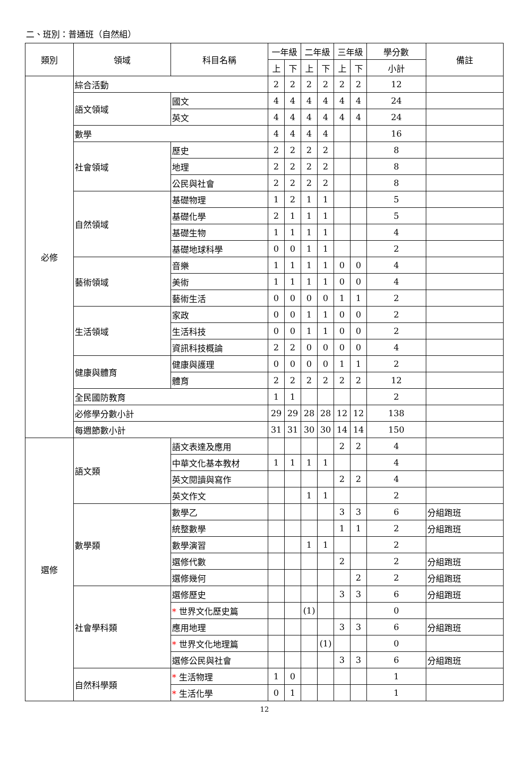二、班別：普通班（自然組）
| 類別 | 領域 | 科目名稱 | 一年級 | | 二年級 | | 三年級 | | 學分數 | 備註 |
| --- | --- | --- | --- | --- | --- | --- | --- | --- | --- | --- |
| | | | 上 | 下 | 上 | 下 | 上 | 下 | 小計 | |
| 必修 | 綜合活動 | | 2 | 2 | 2 | 2 | 2 | 2 | 12 | |
| | 語文領域 | 國文 | 4 | 4 | 4 | 4 | 4 | 4 | 24 | |
| | | 英文 | 4 | 4 | 4 | 4 | 4 | 4 | 24 | |
| | 數學 | | 4 | 4 | 4 | 4 | | | 16 | |
| | 社會領域 | 歷史 | 2 | 2 | 2 | 2 | | | 8 | |
| | | 地理 | 2 | 2 | 2 | 2 | | | 8 | |
| | | 公民與社會 | 2 | 2 | 2 | 2 | | | 8 | |
| | 自然領域 | 基礎物理 | 1 | 2 | 1 | 1 | | | 5 | |
| | | 基礎化學 | 2 | 1 | 1 | 1 | | | 5 | |
| | | 基礎生物 | 1 | 1 | 1 | 1 | | | 4 | |
| | | 基礎地球科學 | 0 | 0 | 1 | 1 | | | 2 | |
| | 藝術領域 | 音樂 | 1 | 1 | 1 | 1 | 0 | 0 | 4 | |
| | | 美術 | 1 | 1 | 1 | 1 | 0 | 0 | 4 | |
| | | 藝術生活 | 0 | 0 | 0 | 0 | 1 | 1 | 2 | |
| | 生活領域 | 家政 | 0 | 0 | 1 | 1 | 0 | 0 | 2 | |
| | | 生活科技 | 0 | 0 | 1 | 1 | 0 | 0 | 2 | |
| | | 資訊科技概論 | 2 | 2 | 0 | 0 | 0 | 0 | 4 | |
| | 健康與體育 | 健康與護理 | 0 | 0 | 0 | 0 | 1 | 1 | 2 | |
| | | 體育 | 2 | 2 | 2 | 2 | 2 | 2 | 12 | |
| | 全民國防教育 | | 1 | 1 | | | | | 2 | |
| | 必修學分數小計 | | 29 | 29 | 28 | 28 | 12 | 12 | 138 | |
| | 每週節數小計 | | 31 | 31 | 30 | 30 | 14 | 14 | 150 | |
| 選修 | 語文類 | 語文表達及應用 | | | | | 2 | 2 | 4 | |
| | | 中華文化基本教材 | 1 | 1 | 1 | 1 | | | 4 | |
| | | 英文閱讀與寫作 | | | | | 2 | 2 | 4 | |
| | | 英文作文 | | | 1 | 1 | | | 2 | |
| | 數學類 | 數學乙 | | | | | 3 | 3 | 6 | 分組跑班 |
| | | 統整數學 | | | | | 1 | 1 | 2 | 分組跑班 |
| | | 數學演習 | | | 1 | 1 | | | 2 | |
| | | 選修代數 | | | | | 2 | | 2 | 分組跑班 |
| | | 選修幾何 | | | | | | 2 | 2 | 分組跑班 |
| | 社會學科類 | 選修歷史 | | | | | 3 | 3 | 6 | 分組跑班 |
| | | * 世界文化歷史篇 | | | (1) | | | | 0 | |
| | | 應用地理 | | | | | 3 | 3 | 6 | 分組跑班 |
| | | * 世界文化地理篇 | | | | (1) | | | 0 | |
| | | 選修公民與社會 | | | | | 3 | 3 | 6 | 分組跑班 |
| | 自然科學類 | * 生活物理 | 1 | 0 | | | | | 1 | |
| | | * 生活化學 | 0 | 1 | | | | | 1 | |
12